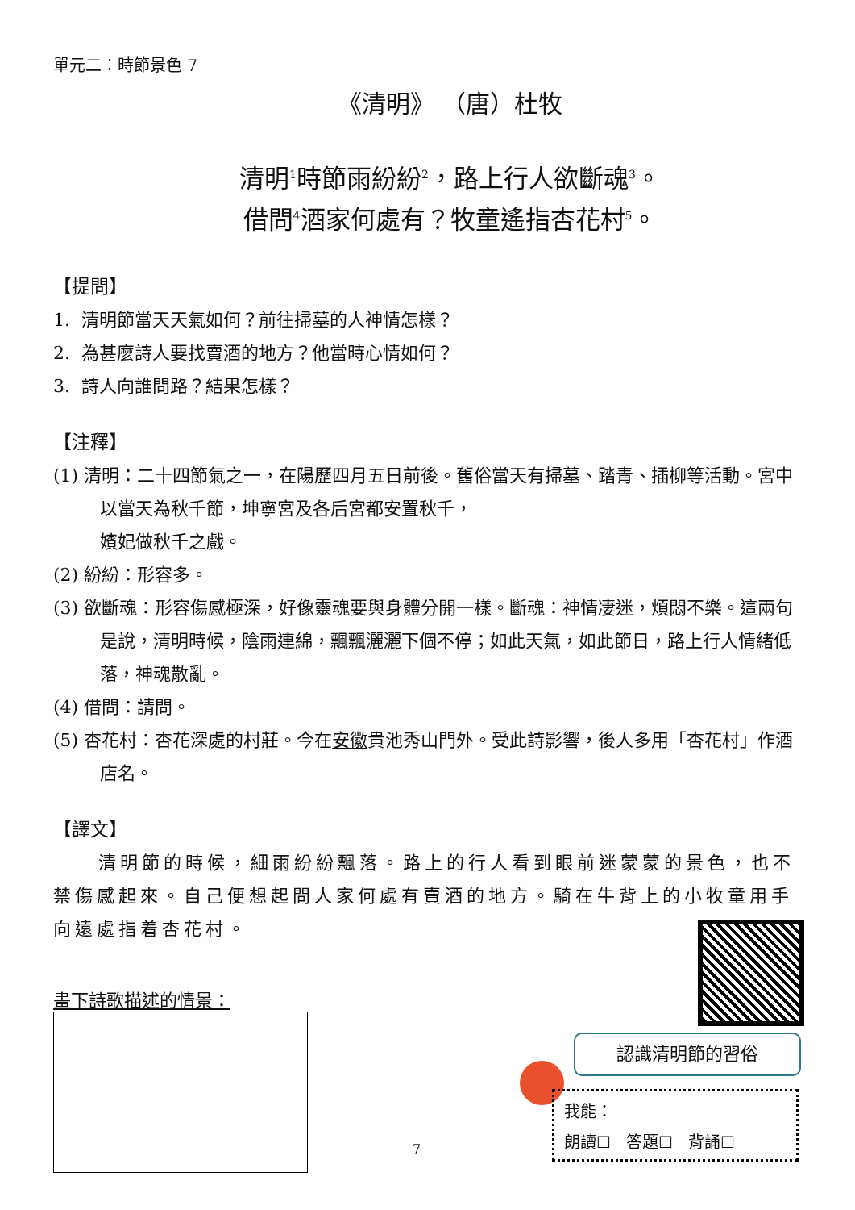單元二：時節景色 7
《清明》 （唐）杜牧
清明<sup>1</sup>時節雨紛紛<sup>2</sup>，路上行人欲斷魂<sup>3</sup>。
借問<sup>4</sup>酒家何處有？牧童遙指杏花村<sup>5</sup>。
【提問】
1. 清明節當天天氣如何？前往掃墓的人神情怎樣？
2. 為甚麼詩人要找賣酒的地方？他當時心情如何？
3. 詩人向誰問路？結果怎樣？
【注釋】
(1) 清明：二十四節氣之一，在陽歷四月五日前後。舊俗當天有掃墓、踏青、插柳等活動。宮中以當天為秋千節，坤寧宮及各后宮都安置秋千，
嬪妃做秋千之戲。
(2) 紛紛：形容多。
(3) 欲斷魂：形容傷感極深，好像靈魂要與身體分開一樣。斷魂：神情凄迷，煩悶不樂。這兩句是說，清明時候，陰雨連綿，飄飄灑灑下個不停；如此天氣，如此節日，路上行人情緒低落，神魂散亂。
(4) 借問：請問。
(5) 杏花村：杏花深處的村莊。今在安徽貴池秀山門外。受此詩影響，後人多用「杏花村」作酒店名。
【譯文】
清明節的時候，細雨紛紛飄落。路上的行人看到眼前迷蒙蒙的景色，也不禁傷感起來。自己便想起問人家何處有賣酒的地方。騎在牛背上的小牧童用手向遠處指着杏花村。
畫下詩歌描述的情景：
認識清明節的習俗
我能：
朗讀☐ 答題☐ 背誦☐
7